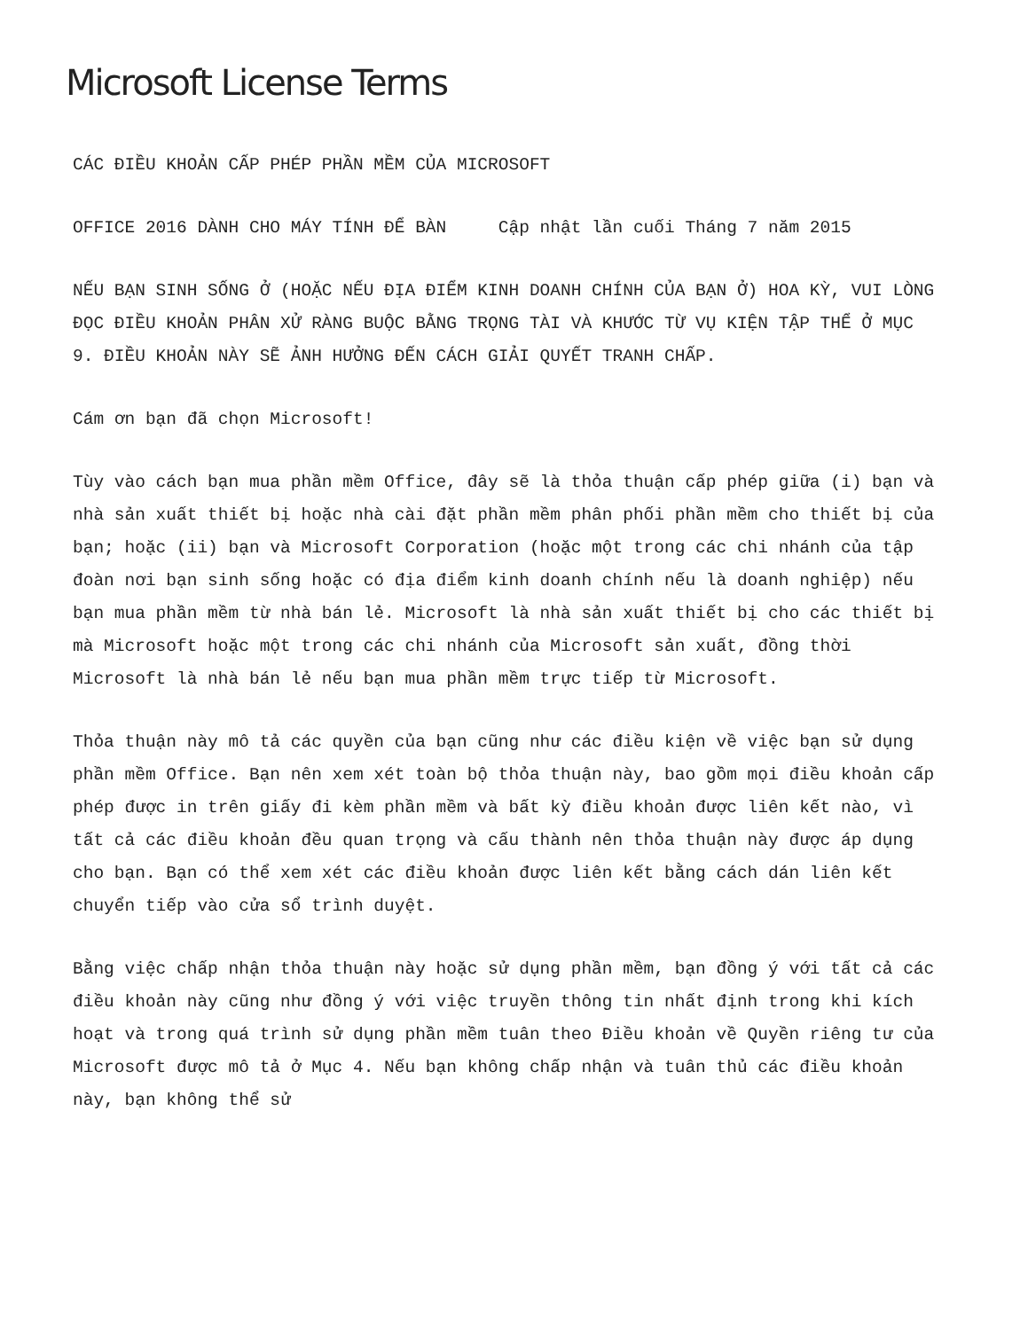Microsoft License Terms
CÁC ĐIỀU KHOẢN CẤP PHÉP PHẦN MỀM CỦA MICROSOFT
OFFICE 2016 DÀNH CHO MÁY TÍNH ĐỂ BÀN Cập nhật lần cuối Tháng 7 năm 2015
NẾU BẠN SINH SỐNG Ở (HOẶC NẾU ĐỊA ĐIỂM KINH DOANH CHÍNH CỦA BẠN Ở) HOA KỲ, VUI LÒNG ĐỌC ĐIỀU KHOẢN PHÂN XỬ RÀNG BUỘC BẰNG TRỌNG TÀI VÀ KHƯỚC TỪ VỤ KIỆN TẬP THỂ Ở MỤC 9. ĐIỀU KHOẢN NÀY SẼ ẢNH HƯỞNG ĐẾN CÁCH GIẢI QUYẾT TRANH CHẤP.
Cám ơn bạn đã chọn Microsoft!
Tùy vào cách bạn mua phần mềm Office, đây sẽ là thỏa thuận cấp phép giữa (i) bạn và nhà sản xuất thiết bị hoặc nhà cài đặt phần mềm phân phối phần mềm cho thiết bị của bạn; hoặc (ii) bạn và Microsoft Corporation (hoặc một trong các chi nhánh của tập đoàn nơi bạn sinh sống hoặc có địa điểm kinh doanh chính nếu là doanh nghiệp) nếu bạn mua phần mềm từ nhà bán lẻ. Microsoft là nhà sản xuất thiết bị cho các thiết bị mà Microsoft hoặc một trong các chi nhánh của Microsoft sản xuất, đồng thời Microsoft là nhà bán lẻ nếu bạn mua phần mềm trực tiếp từ Microsoft.
Thỏa thuận này mô tả các quyền của bạn cũng như các điều kiện về việc bạn sử dụng phần mềm Office. Bạn nên xem xét toàn bộ thỏa thuận này, bao gồm mọi điều khoản cấp phép được in trên giấy đi kèm phần mềm và bất kỳ điều khoản được liên kết nào, vì tất cả các điều khoản đều quan trọng và cấu thành nên thỏa thuận này được áp dụng cho bạn. Bạn có thể xem xét các điều khoản được liên kết bằng cách dán liên kết chuyển tiếp vào cửa sổ trình duyệt.
Bằng việc chấp nhận thỏa thuận này hoặc sử dụng phần mềm, bạn đồng ý với tất cả các điều khoản này cũng như đồng ý với việc truyền thông tin nhất định trong khi kích hoạt và trong quá trình sử dụng phần mềm tuân theo Điều khoản về Quyền riêng tư của Microsoft được mô tả ở Mục 4. Nếu bạn không chấp nhận và tuân thủ các điều khoản này, bạn không thể sử